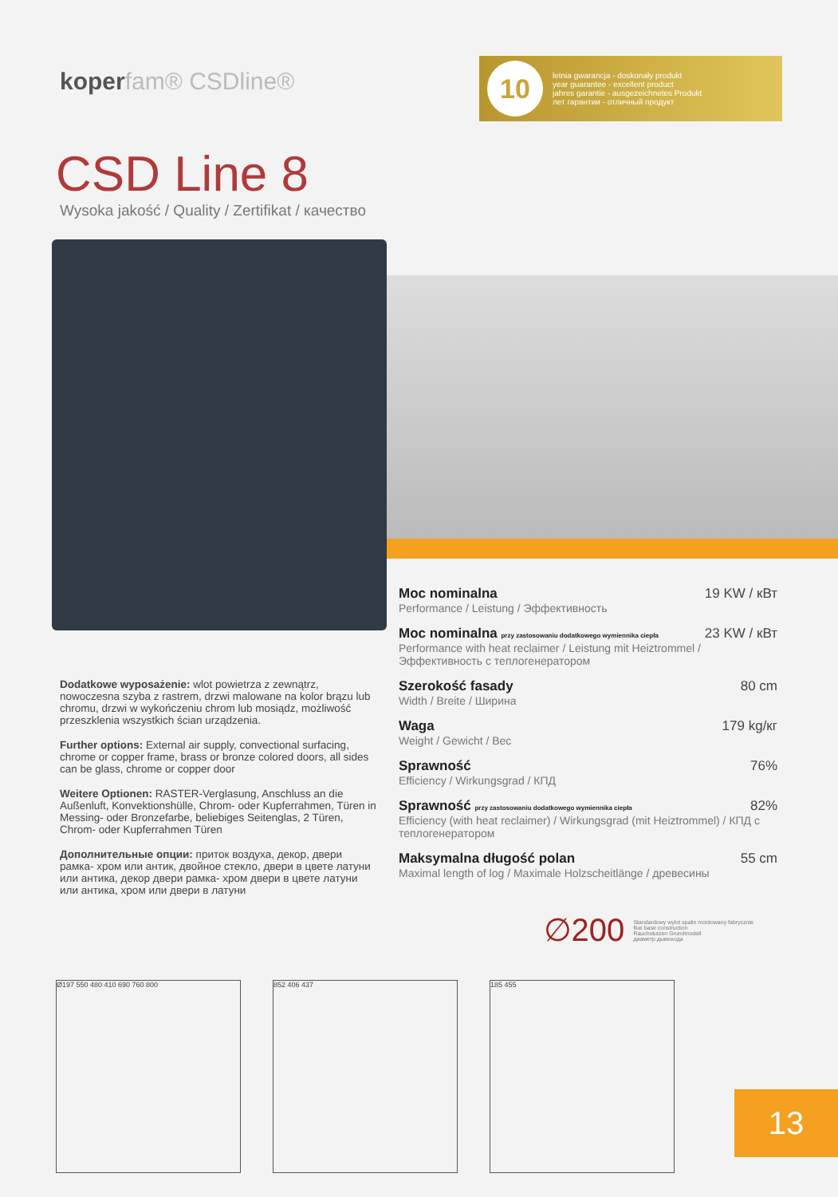koperfam® CSDline®
10
letnia gwarancja - doskonały produkt
year guarantee - excellent product
jahres garantie - ausgezeichnetes Produkt
лет гарантии - отличный продукт
CSD Line 8
Wysoka jakość / Quality / Zertifikat / качество
Dodatkowe wyposażenie: wlot powietrza z zewnątrz, nowoczesna szyba z rastrem, drzwi malowane na kolor brązu lub chromu, drzwi w wykończeniu chrom lub mosiądz, możliwość przeszklenia wszystkich ścian urządzenia.
Further options: External air supply, convectional surfacing, chrome or copper frame, brass or bronze colored doors, all sides can be glass, chrome or copper door
Weitere Optionen: RASTER-Verglasung, Anschluss an die Außenluft, Konvektionshülle, Chrom- oder Kupferrahmen, Türen in Messing- oder Bronzefarbe, beliebiges Seitenglas, 2 Türen, Chrom- oder Kupferrahmen Türen
Дополнительные опции: приток воздуха, декор, двери рамка- хром или антик, двойное стекло, двери в цвете латуни или антика, декор двери рамка- хром двери в цвете латуни или антика, хром или двери в латуни
Moc nominalna 19 KW / кВт
Performance / Leistung / Эффективность
Moc nominalna przy zastosowaniu dodatkowego wymiennika ciepła 23 KW / кВт
Performance with heat reclaimer / Leistung mit Heiztrommel / Эффективность с теплогенератором
Szerokość fasady 80 cm
Width / Breite / Ширина
Waga 179 kg/кг
Weight / Gewicht / Вес
Sprawność 76%
Efficiency / Wirkungsgrad / КПД
Sprawność przy zastosowaniu dodatkowego wymiennika ciepła 82%
Efficiency (with heat reclaimer) / Wirkungsgrad (mit Heiztrommel) / КПД с теплогенератором
Maksymalna długość polan 55 cm
Maximal length of log / Maximale Holzscheitlänge / древесины
∅200 Standardowy wylot spalin montowany fabrycznie
flue base construction
Rauchstutzen Grundmodell
диаметр дымохода
Ø197 550 480 410 690 760 800 852 406 437 185 455
13